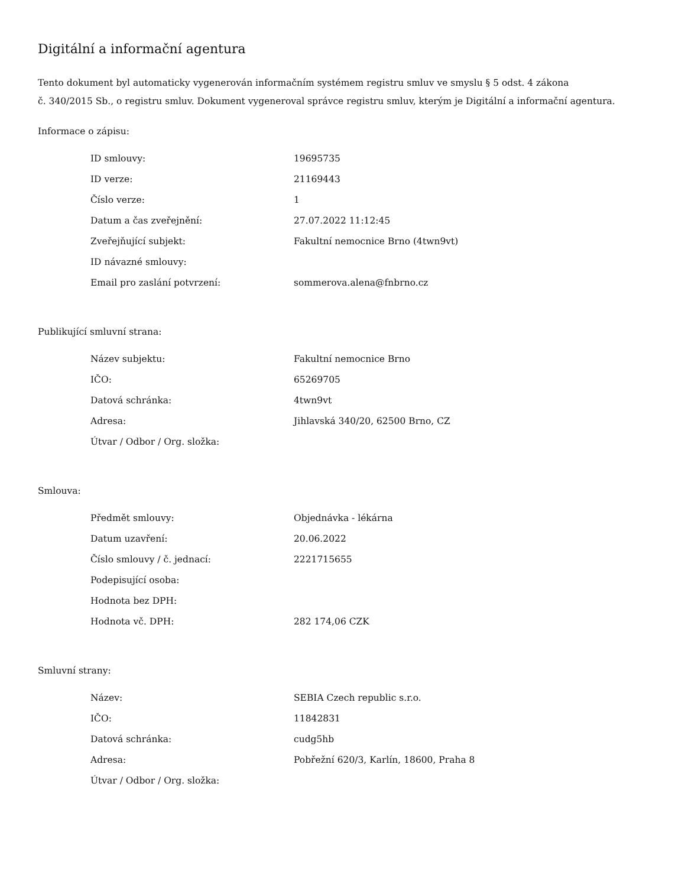Digitální a informační agentura
Tento dokument byl automaticky vygenerován informačním systémem registru smluv ve smyslu § 5 odst. 4 zákona
č. 340/2015 Sb., o registru smluv. Dokument vygeneroval správce registru smluv, kterým je Digitální a informační agentura.
Informace o zápisu:
| ID smlouvy: | 19695735 |
| ID verze: | 21169443 |
| Číslo verze: | 1 |
| Datum a čas zveřejnění: | 27.07.2022 11:12:45 |
| Zveřejňující subjekt: | Fakultní nemocnice Brno (4twn9vt) |
| ID návazné smlouvy: | |
| Email pro zaslání potvrzení: | sommerova.alena@fnbrno.cz |
Publikující smluvní strana:
| Název subjektu: | Fakultní nemocnice Brno |
| IČO: | 65269705 |
| Datová schránka: | 4twn9vt |
| Adresa: | Jihlavská 340/20, 62500 Brno, CZ |
| Útvar / Odbor / Org. složka: | |
Smlouva:
| Předmět smlouvy: | Objednávka - lékárna |
| Datum uzavření: | 20.06.2022 |
| Číslo smlouvy / č. jednací: | 2221715655 |
| Podepisující osoba: | |
| Hodnota bez DPH: | |
| Hodnota vč. DPH: | 282 174,06 CZK |
Smluvní strany:
| Název: | SEBIA Czech republic s.r.o. |
| IČO: | 11842831 |
| Datová schránka: | cudg5hb |
| Adresa: | Pobřežní 620/3, Karlín, 18600, Praha 8 |
| Útvar / Odbor / Org. složka: | |